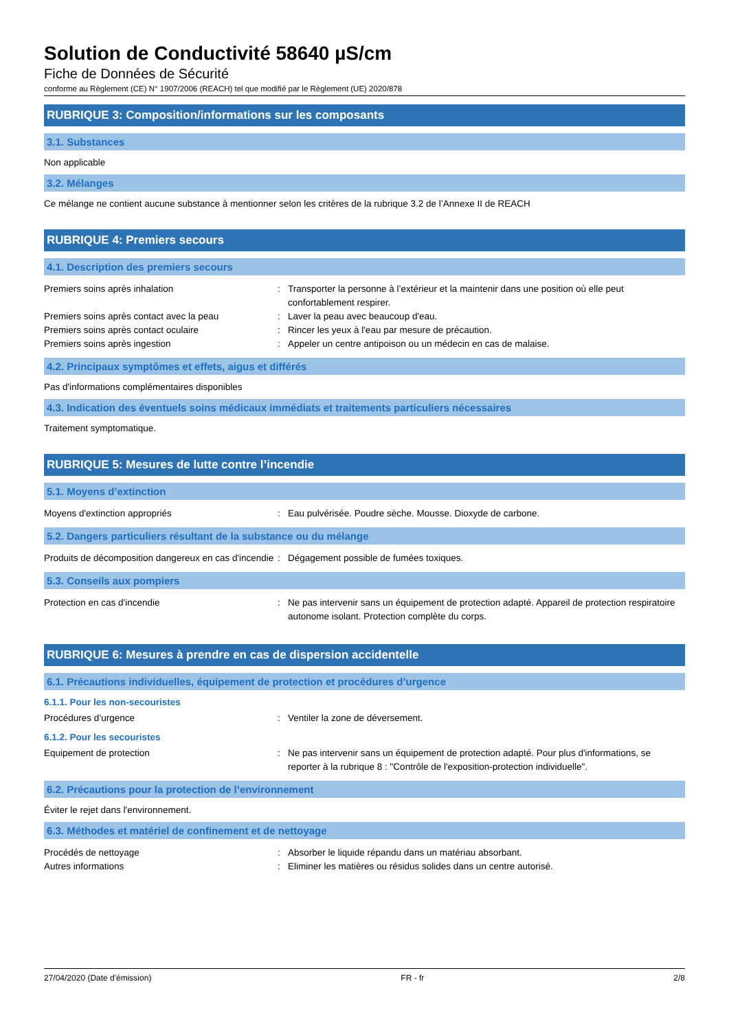Solution de Conductivité 58640 µS/cm
Fiche de Données de Sécurité
conforme au Règlement (CE) N° 1907/2006 (REACH) tel que modifié par le Règlement (UE) 2020/878
RUBRIQUE 3: Composition/informations sur les composants
3.1. Substances
Non applicable
3.2. Mélanges
Ce mélange ne contient aucune substance à mentionner selon les critères de la rubrique 3.2 de l’Annexe II de REACH
RUBRIQUE 4: Premiers secours
4.1. Description des premiers secours
Premiers soins après inhalation : Transporter la personne à l’extérieur et la maintenir dans une position où elle peut confortablement respirer.
Premiers soins après contact avec la peau : Laver la peau avec beaucoup d'eau.
Premiers soins après contact oculaire : Rincer les yeux à l'eau par mesure de précaution.
Premiers soins après ingestion : Appeler un centre antipoison ou un médecin en cas de malaise.
4.2. Principaux symptômes et effets, aigus et différés
Pas d'informations complémentaires disponibles
4.3. Indication des éventuels soins médicaux immédiats et traitements particuliers nécessaires
Traitement symptomatique.
RUBRIQUE 5: Mesures de lutte contre l’incendie
5.1. Moyens d’extinction
Moyens d'extinction appropriés : Eau pulvérisée. Poudre sèche. Mousse. Dioxyde de carbone.
5.2. Dangers particuliers résultant de la substance ou du mélange
Produits de décomposition dangereux en cas d'incendie
: Dégagement possible de fumées toxiques.
5.3. Conseils aux pompiers
Protection en cas d'incendie : Ne pas intervenir sans un équipement de protection adapté. Appareil de protection respiratoire autonome isolant. Protection complète du corps.
RUBRIQUE 6: Mesures à prendre en cas de dispersion accidentelle
6.1. Précautions individuelles, équipement de protection et procédures d’urgence
6.1.1. Pour les non-secouristes
Procédures d’urgence : Ventiler la zone de déversement.
6.1.2. Pour les secouristes
Equipement de protection : Ne pas intervenir sans un équipement de protection adapté. Pour plus d'informations, se reporter à la rubrique 8 : "Contrôle de l'exposition-protection individuelle".
6.2. Précautions pour la protection de l’environnement
Éviter le rejet dans l'environnement.
6.3. Méthodes et matériel de confinement et de nettoyage
Procédés de nettoyage : Absorber le liquide répandu dans un matériau absorbant.
Autres informations : Eliminer les matières ou résidus solides dans un centre autorisé.
27/04/2020 (Date d'émission) FR - fr 2/8